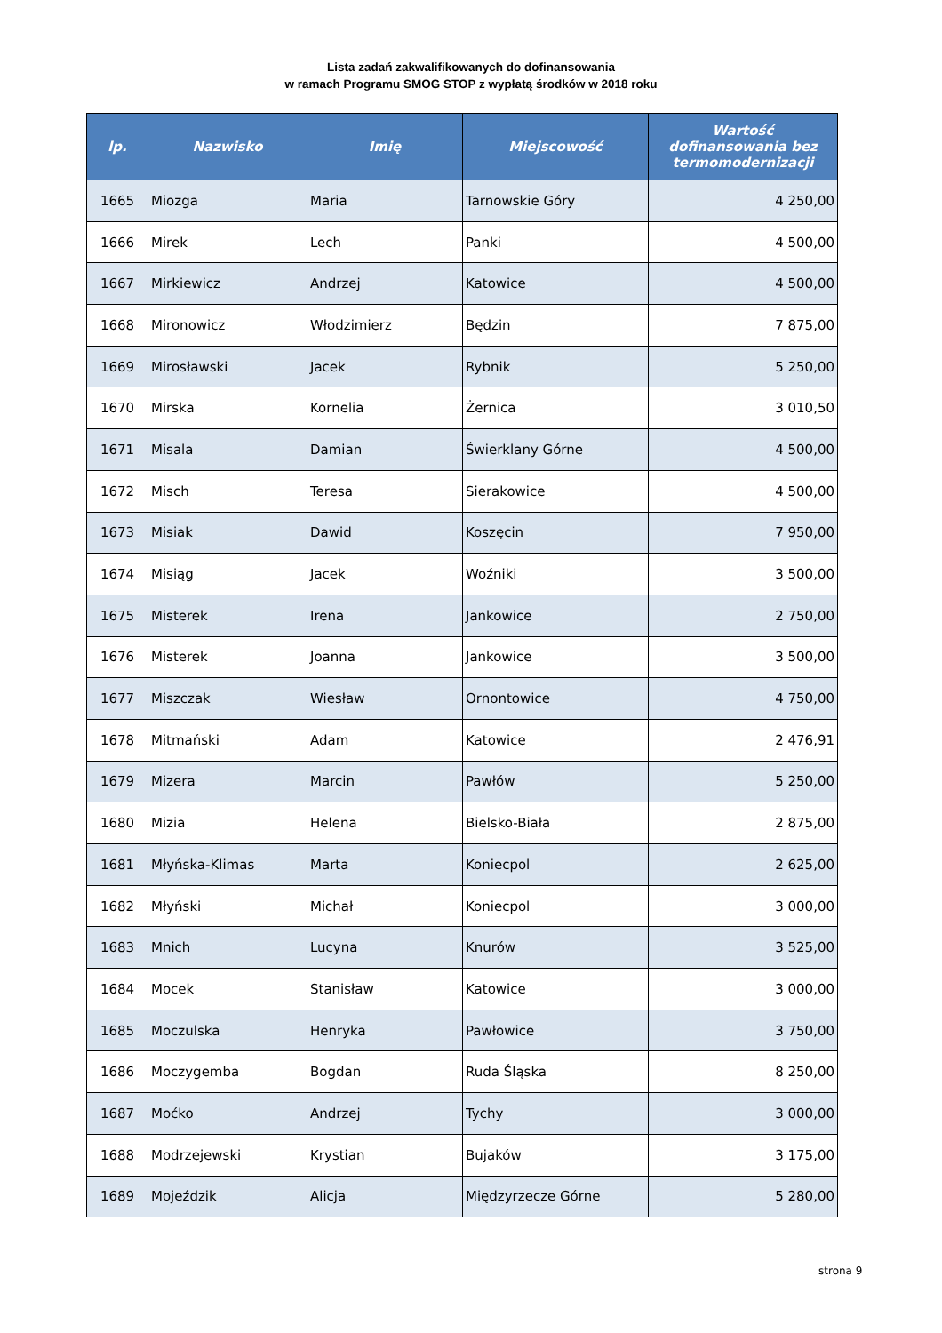Lista zadań zakwalifikowanych do dofinansowania
w ramach Programu SMOG STOP z wypłatą środków w 2018 roku
| lp. | Nazwisko | Imię | Miejscowość | Wartość dofinansowania bez termomodernizacji |
| --- | --- | --- | --- | --- |
| 1665 | Miozga | Maria | Tarnowskie Góry | 4 250,00 |
| 1666 | Mirek | Lech | Panki | 4 500,00 |
| 1667 | Mirkiewicz | Andrzej | Katowice | 4 500,00 |
| 1668 | Mironowicz | Włodzimierz | Będzin | 7 875,00 |
| 1669 | Mirosławski | Jacek | Rybnik | 5 250,00 |
| 1670 | Mirska | Kornelia | Żernica | 3 010,50 |
| 1671 | Misala | Damian | Świerklany Górne | 4 500,00 |
| 1672 | Misch | Teresa | Sierakowice | 4 500,00 |
| 1673 | Misiak | Dawid | Koszęcin | 7 950,00 |
| 1674 | Misiąg | Jacek | Woźniki | 3 500,00 |
| 1675 | Misterek | Irena | Jankowice | 2 750,00 |
| 1676 | Misterek | Joanna | Jankowice | 3 500,00 |
| 1677 | Miszczak | Wiesław | Ornontowice | 4 750,00 |
| 1678 | Mitmański | Adam | Katowice | 2 476,91 |
| 1679 | Mizera | Marcin | Pawłów | 5 250,00 |
| 1680 | Mizia | Helena | Bielsko-Biała | 2 875,00 |
| 1681 | Młyńska-Klimas | Marta | Koniecpol | 2 625,00 |
| 1682 | Młyński | Michał | Koniecpol | 3 000,00 |
| 1683 | Mnich | Lucyna | Knurów | 3 525,00 |
| 1684 | Mocek | Stanisław | Katowice | 3 000,00 |
| 1685 | Moczulska | Henryka | Pawłowice | 3 750,00 |
| 1686 | Moczygemba | Bogdan | Ruda Śląska | 8 250,00 |
| 1687 | Moćko | Andrzej | Tychy | 3 000,00 |
| 1688 | Modrzejewski | Krystian | Bujaków | 3 175,00 |
| 1689 | Mojeździk | Alicja | Międzyrzecze Górne | 5 280,00 |
strona 9